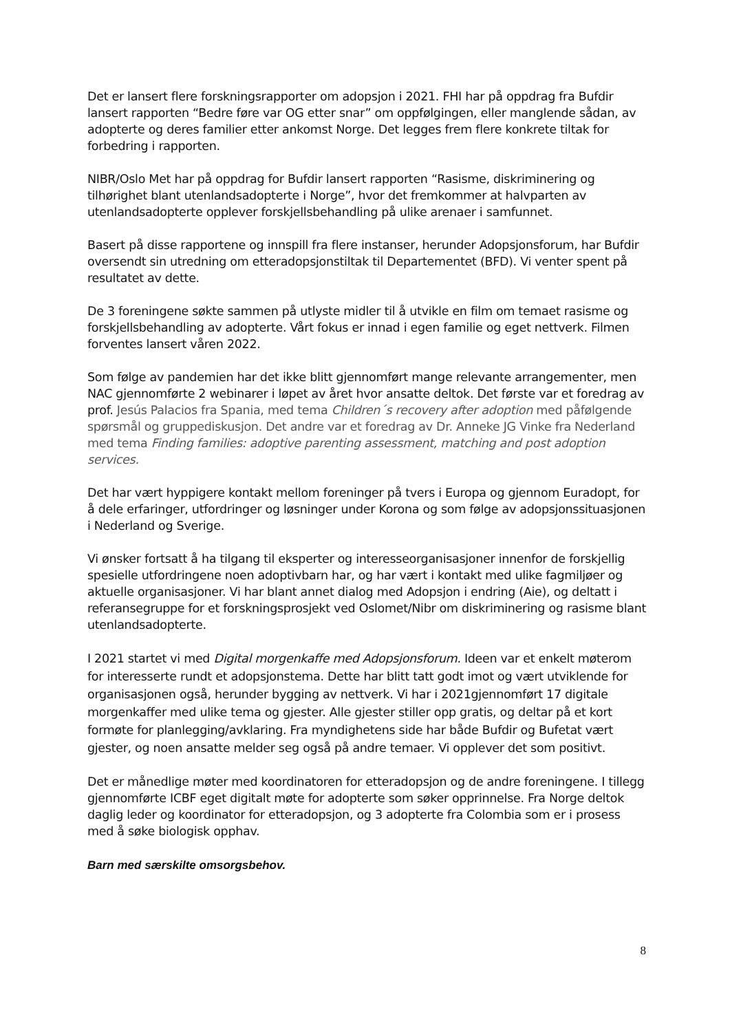Det er lansert flere forskningsrapporter om adopsjon i 2021. FHI har på oppdrag fra Bufdir lansert rapporten “Bedre føre var OG etter snar” om oppfølgingen, eller manglende sådan, av adopterte og deres familier etter ankomst Norge. Det legges frem flere konkrete tiltak for forbedring i rapporten.
NIBR/Oslo Met har på oppdrag for Bufdir lansert rapporten “Rasisme, diskriminering og tilhørighet blant utenlandsadopterte i Norge”, hvor det fremkommer at halvparten av utenlandsadopterte opplever forskjellsbehandling på ulike arenaer i samfunnet.
Basert på disse rapportene og innspill fra flere instanser, herunder Adopsjonsforum, har Bufdir oversendt sin utredning om etteradopsjonstiltak til Departementet (BFD). Vi venter spent på resultatet av dette.
De 3 foreningene søkte sammen på utlyste midler til å utvikle en film om temaet rasisme og forskjellsbehandling av adopterte. Vårt fokus er innad i egen familie og eget nettverk. Filmen forventes lansert våren 2022.
Som følge av pandemien har det ikke blitt gjennomført mange relevante arrangementer, men NAC gjennomførte 2 webinarer i løpet av året hvor ansatte deltok. Det første var et foredrag av prof. Jesús Palacios fra Spania, med tema Children´s recovery after adoption med påfølgende spørsmål og gruppediskusjon. Det andre var et foredrag av Dr. Anneke JG Vinke fra Nederland med tema Finding families: adoptive parenting assessment, matching and post adoption services.
Det har vært hyppigere kontakt mellom foreninger på tvers i Europa og gjennom Euradopt, for å dele erfaringer, utfordringer og løsninger under Korona og som følge av adopsjonssituasjonen i Nederland og Sverige.
Vi ønsker fortsatt å ha tilgang til eksperter og interesseorganisasjoner innenfor de forskjellig spesielle utfordringene noen adoptivbarn har, og har vært i kontakt med ulike fagmiljøer og aktuelle organisasjoner. Vi har blant annet dialog med Adopsjon i endring (Aie), og deltatt i referansegruppe for et forskningsprosjekt ved Oslomet/Nibr om diskriminering og rasisme blant utenlandsadopterte.
I 2021 startet vi med Digital morgenkaffe med Adopsjonsforum. Ideen var et enkelt møterom for interesserte rundt et adopsjonstema. Dette har blitt tatt godt imot og vært utviklende for organisasjonen også, herunder bygging av nettverk. Vi har i 2021gjennomført 17 digitale morgenkaffer med ulike tema og gjester. Alle gjester stiller opp gratis, og deltar på et kort formøte for planlegging/avklaring. Fra myndighetens side har både Bufdir og Bufetat vært gjester, og noen ansatte melder seg også på andre temaer. Vi opplever det som positivt.
Det er månedlige møter med koordinatoren for etteradopsjon og de andre foreningene. I tillegg gjennomførte ICBF eget digitalt møte for adopterte som søker opprinnelse. Fra Norge deltok daglig leder og koordinator for etteradopsjon, og 3 adopterte fra Colombia som er i prosess med å søke biologisk opphav.
Barn med særskilte omsorgsbehov.
8